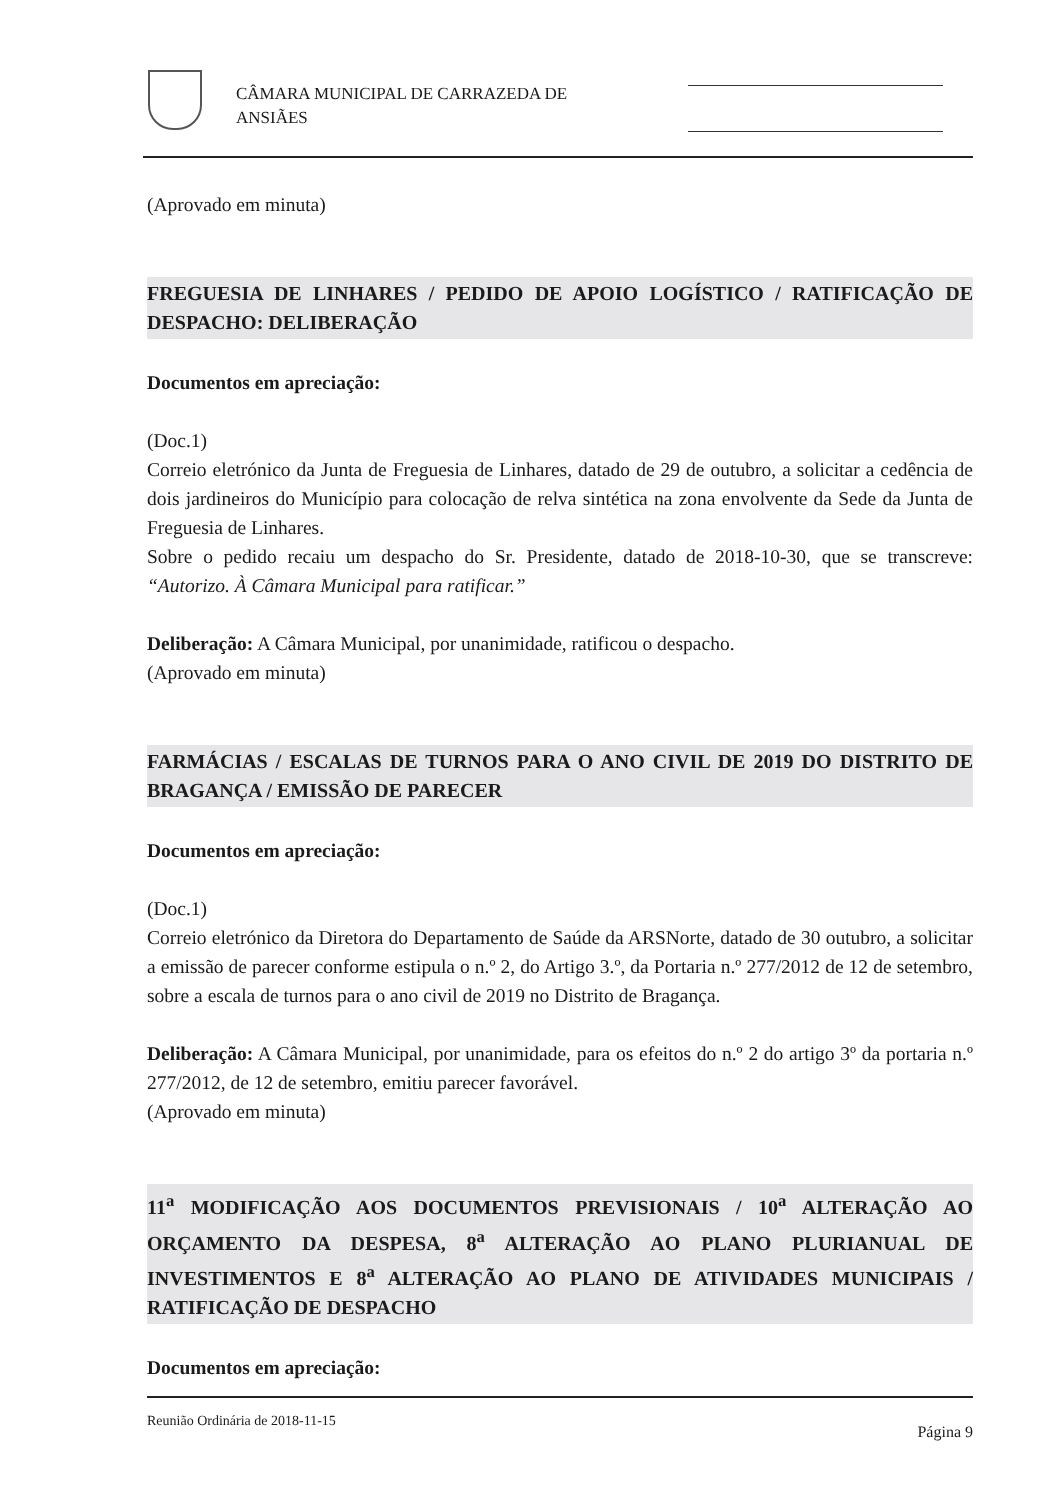CÂMARA MUNICIPAL DE CARRAZEDA DE
ANSIÃES
(Aprovado em minuta)
FREGUESIA DE LINHARES / PEDIDO DE APOIO LOGÍSTICO / RATIFICAÇÃO DE DESPACHO: DELIBERAÇÃO
Documentos em apreciação:
(Doc.1)
Correio eletrónico da Junta de Freguesia de Linhares, datado de 29 de outubro, a solicitar a cedência de dois jardineiros do Município para colocação de relva sintética na zona envolvente da Sede da Junta de Freguesia de Linhares.
Sobre o pedido recaiu um despacho do Sr. Presidente, datado de 2018-10-30, que se transcreve: “Autorizo. À Câmara Municipal para ratificar.”
Deliberação: A Câmara Municipal, por unanimidade, ratificou o despacho.
(Aprovado em minuta)
FARMÁCIAS / ESCALAS DE TURNOS PARA O ANO CIVIL DE 2019 DO DISTRITO DE BRAGANÇA / EMISSÃO DE PARECER
Documentos em apreciação:
(Doc.1)
Correio eletrónico da Diretora do Departamento de Saúde da ARSNorte, datado de 30 outubro, a solicitar a emissão de parecer conforme estipula o n.º 2, do Artigo 3.º, da Portaria n.º 277/2012 de 12 de setembro, sobre a escala de turnos para o ano civil de 2019 no Distrito de Bragança.
Deliberação: A Câmara Municipal, por unanimidade, para os efeitos do n.º 2 do artigo 3º da portaria n.º 277/2012, de 12 de setembro, emitiu parecer favorável.
(Aprovado em minuta)
11<sup>a</sup> MODIFICAÇÃO AOS DOCUMENTOS PREVISIONAIS / 10<sup>a</sup> ALTERAÇÃO AO ORÇAMENTO DA DESPESA, 8<sup>a</sup> ALTERAÇÃO AO PLANO PLURIANUAL DE INVESTIMENTOS E 8<sup>a</sup> ALTERAÇÃO AO PLANO DE ATIVIDADES MUNICIPAIS / RATIFICAÇÃO DE DESPACHO
Documentos em apreciação:
Reunião Ordinária de 2018-11-15 Página 9